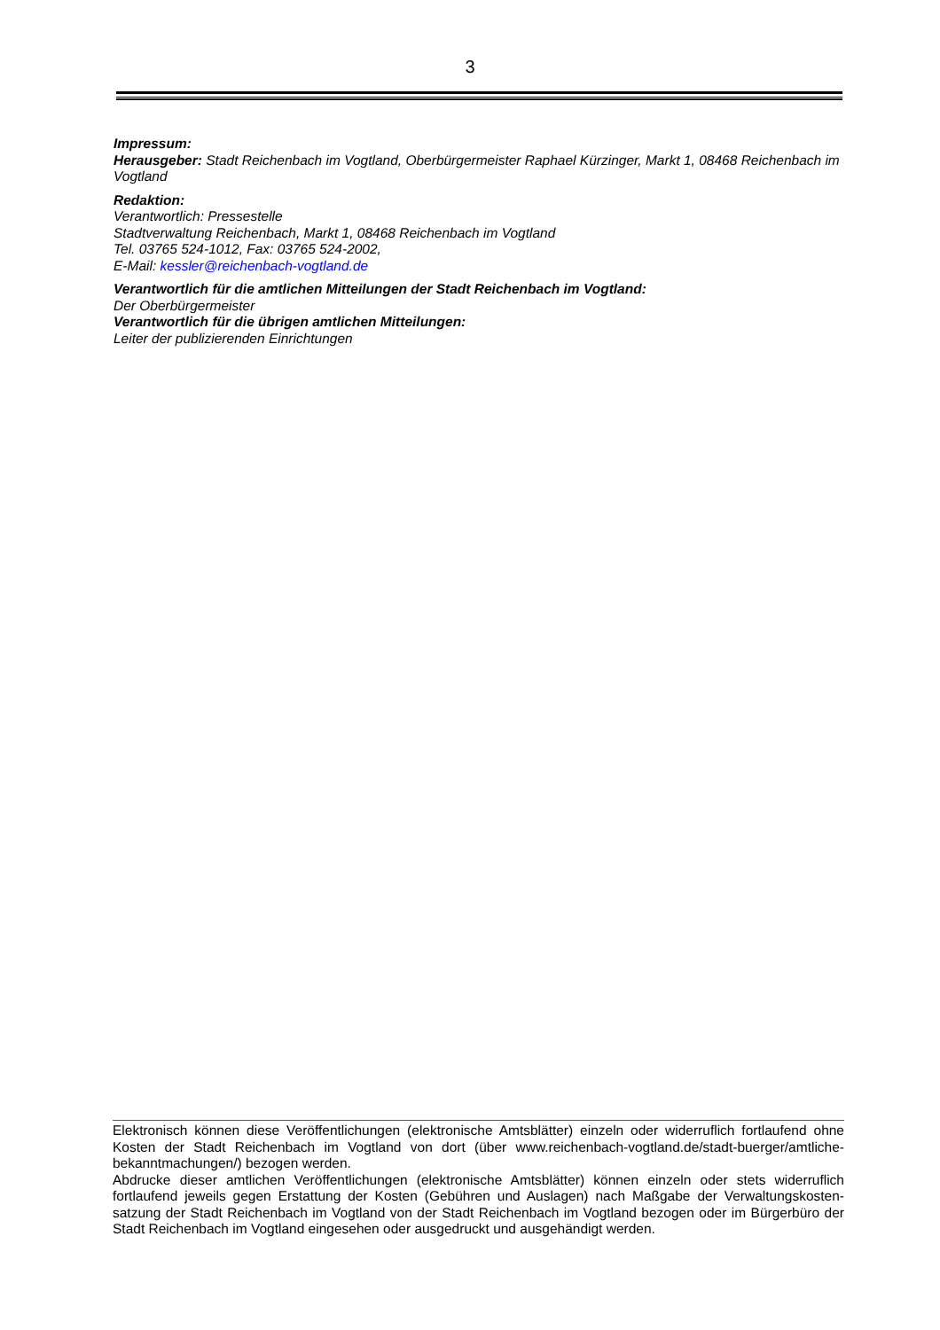3
Impressum:
Herausgeber: Stadt Reichenbach im Vogtland, Oberbürgermeister Raphael Kürzinger, Markt 1, 08468 Reichenbach im Vogtland
Redaktion:
Verantwortlich: Pressestelle
Stadtverwaltung Reichenbach, Markt 1, 08468 Reichenbach im Vogtland
Tel. 03765 524-1012, Fax: 03765 524-2002,
E-Mail: kessler@reichenbach-vogtland.de
Verantwortlich für die amtlichen Mitteilungen der Stadt Reichenbach im Vogtland:
Der Oberbürgermeister
Verantwortlich für die übrigen amtlichen Mitteilungen:
Leiter der publizierenden Einrichtungen
Elektronisch können diese Veröffentlichungen (elektronische Amtsblätter) einzeln oder widerruflich fortlaufend ohne Kosten der Stadt Reichenbach im Vogtland von dort (über www.reichenbach-vogtland.de/stadt-buerger/amtliche-bekanntmachungen/) bezogen werden.
Abdrucke dieser amtlichen Veröffentlichungen (elektronische Amtsblätter) können einzeln oder stets widerruflich fortlaufend jeweils gegen Erstattung der Kosten (Gebühren und Auslagen) nach Maßgabe der Verwaltungskosten-satzung der Stadt Reichenbach im Vogtland von der Stadt Reichenbach im Vogtland bezogen oder im Bürgerbüro der Stadt Reichenbach im Vogtland eingesehen oder ausgedruckt und ausgehändigt werden.